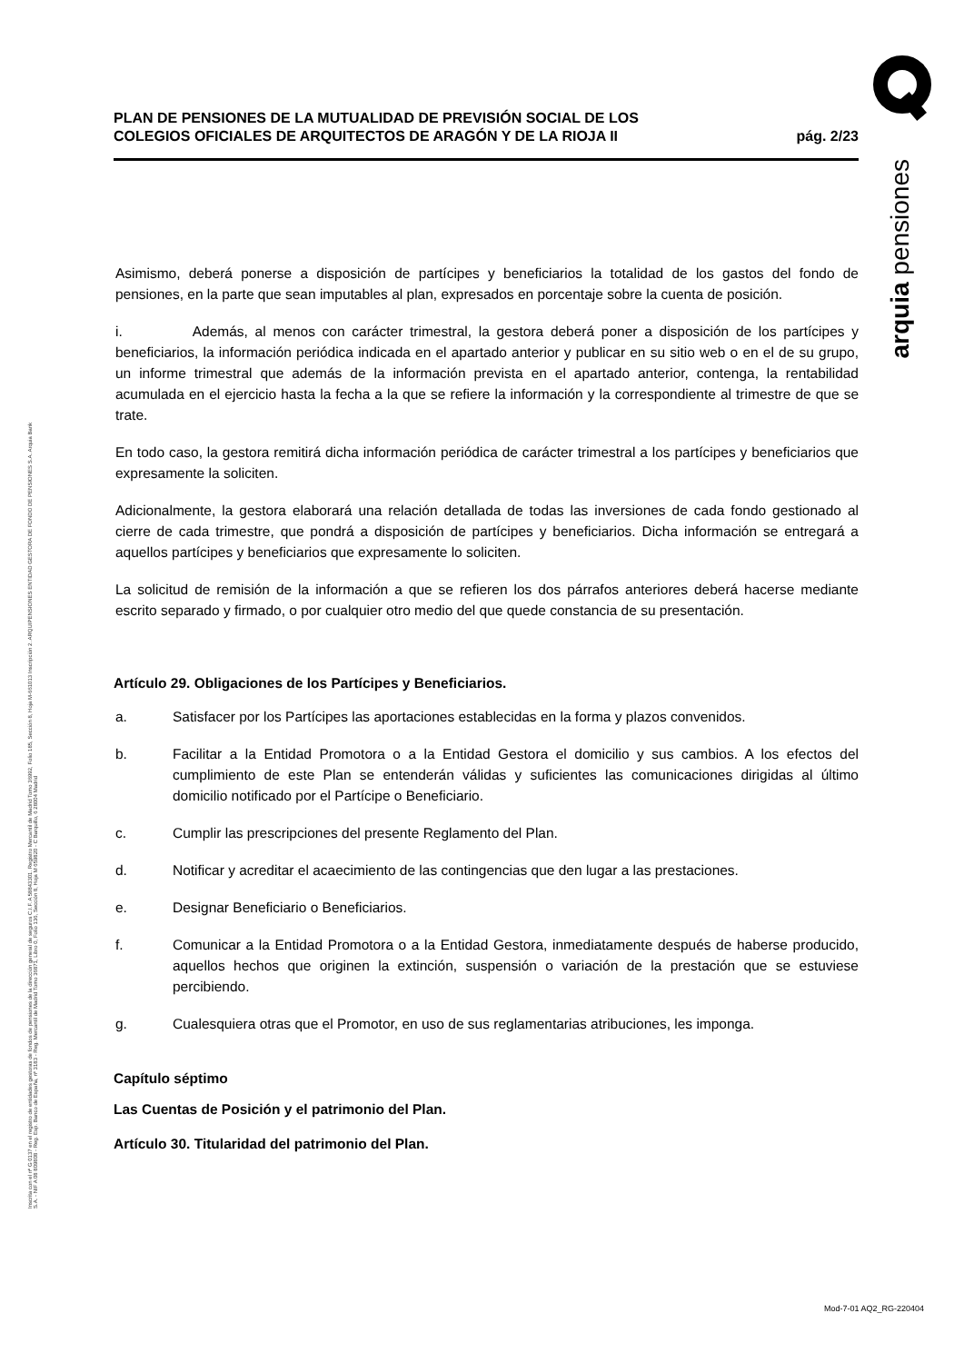Inscrita con el nº G 0137 en el registro de entidades gestoras de fondos de pensiones de la dirección general de seguros C.I.F. A 58843301. Registro Mercantil de Madrid Tomo 36992, Folio 185, Sección 8, Hoja M-661013 Inscripción 2. ARQUIPENSIONES ENTIDAD GESTORA DE FONDO DE PENSIONES S.A. Arquia Bank S.A. - NIF A 08 809808 - Reg. Esp. Banco de España, nº 3183 - Reg. Mercantil de Madrid Tomo 36871, Libro 0, Folio 136, Sección 8, Hoja M 659820 - C Barquillo, 6 28004 Madrid
arquia pensiones
PLAN DE PENSIONES DE LA MUTUALIDAD DE PREVISIÓN SOCIAL DE LOS
COLEGIOS OFICIALES DE ARQUITECTOS DE ARAGÓN Y DE LA RIOJA II
pág. 2/23
Asimismo, deberá ponerse a disposición de partícipes y beneficiarios la totalidad de los gastos del fondo de pensiones, en la parte que sean imputables al plan, expresados en porcentaje sobre la cuenta de posición.
i. Además, al menos con carácter trimestral, la gestora deberá poner a disposición de los partícipes y beneficiarios, la información periódica indicada en el apartado anterior y publicar en su sitio web o en el de su grupo, un informe trimestral que además de la información prevista en el apartado anterior, contenga, la rentabilidad acumulada en el ejercicio hasta la fecha a la que se refiere la información y la correspondiente al trimestre de que se trate.
En todo caso, la gestora remitirá dicha información periódica de carácter trimestral a los partícipes y beneficiarios que expresamente la soliciten.
Adicionalmente, la gestora elaborará una relación detallada de todas las inversiones de cada fondo gestionado al cierre de cada trimestre, que pondrá a disposición de partícipes y beneficiarios. Dicha información se entregará a aquellos partícipes y beneficiarios que expresamente lo soliciten.
La solicitud de remisión de la información a que se refieren los dos párrafos anteriores deberá hacerse mediante escrito separado y firmado, o por cualquier otro medio del que quede constancia de su presentación.
Artículo 29. Obligaciones de los Partícipes y Beneficiarios.
a. Satisfacer por los Partícipes las aportaciones establecidas en la forma y plazos convenidos.
b. Facilitar a la Entidad Promotora o a la Entidad Gestora el domicilio y sus cambios. A los efectos del cumplimiento de este Plan se entenderán válidas y suficientes las comunicaciones dirigidas al último domicilio notificado por el Partícipe o Beneficiario.
c. Cumplir las prescripciones del presente Reglamento del Plan.
d. Notificar y acreditar el acaecimiento de las contingencias que den lugar a las prestaciones.
e. Designar Beneficiario o Beneficiarios.
f. Comunicar a la Entidad Promotora o a la Entidad Gestora, inmediatamente después de haberse producido, aquellos hechos que originen la extinción, suspensión o variación de la prestación que se estuviese percibiendo.
g. Cualesquiera otras que el Promotor, en uso de sus reglamentarias atribuciones, les imponga.
Capítulo séptimo
Las Cuentas de Posición y el patrimonio del Plan.
Artículo 30. Titularidad del patrimonio del Plan.
Mod-7-01 AQ2_RG-220404